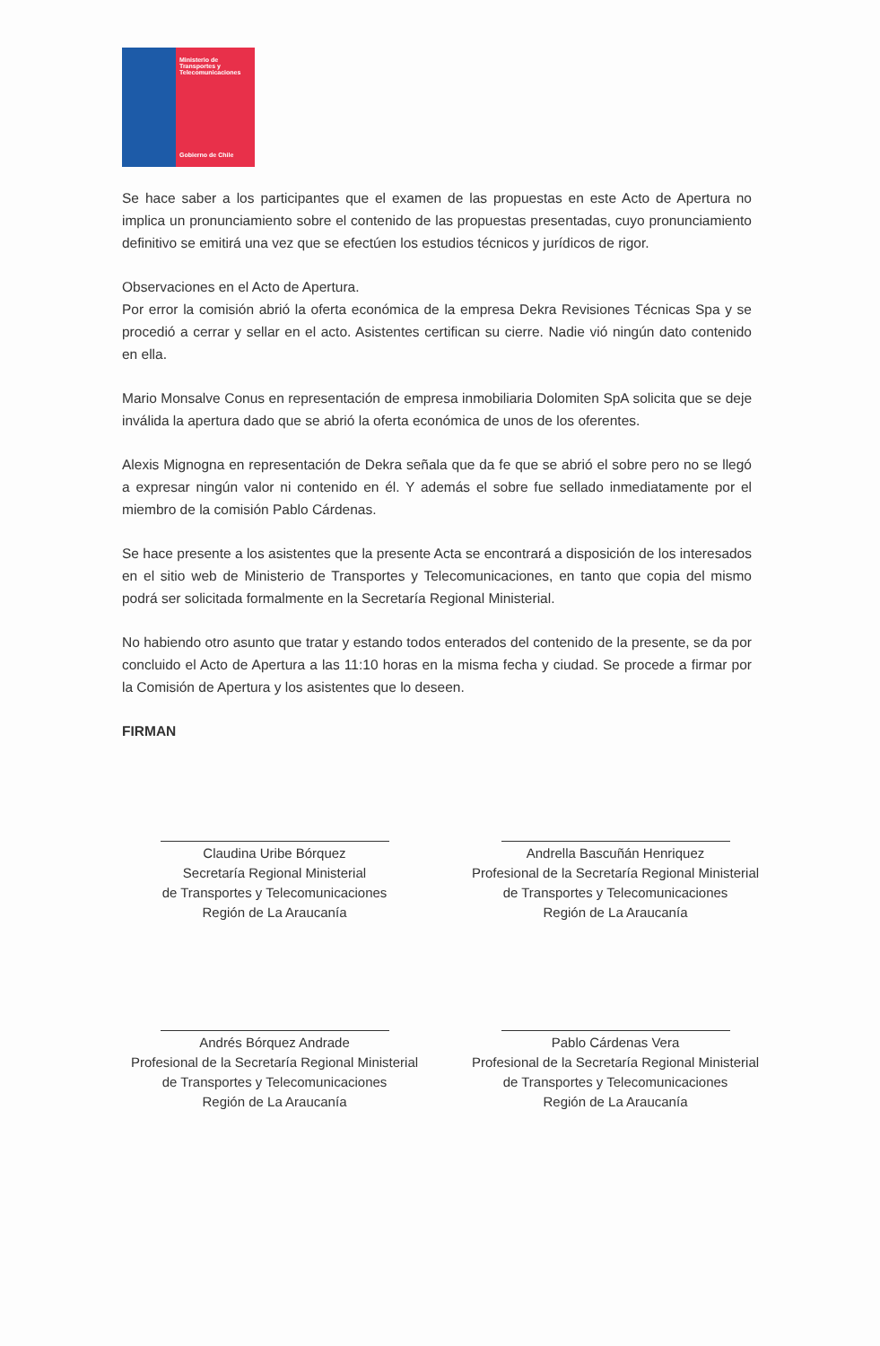Ministerio de Transportes y Telecomunicaciones
Gobierno de Chile
Se hace saber a los participantes que el examen de las propuestas en este Acto de Apertura no implica un pronunciamiento sobre el contenido de las propuestas presentadas, cuyo pronunciamiento definitivo se emitirá una vez que se efectúen los estudios técnicos y jurídicos de rigor.
Observaciones en el Acto de Apertura.
Por error la comisión abrió la oferta económica de la empresa Dekra Revisiones Técnicas Spa y se procedió a cerrar y sellar en el acto. Asistentes certifican su cierre. Nadie vió ningún dato contenido en ella.
Mario Monsalve Conus en representación de empresa inmobiliaria Dolomiten SpA solicita que se deje inválida la apertura dado que se abrió la oferta económica de unos de los oferentes.
Alexis Mignogna en representación de Dekra señala que da fe que se abrió el sobre pero no se llegó a expresar ningún valor ni contenido en él. Y además el sobre fue sellado inmediatamente por el miembro de la comisión Pablo Cárdenas.
Se hace presente a los asistentes que la presente Acta se encontrará a disposición de los interesados en el sitio web de Ministerio de Transportes y Telecomunicaciones, en tanto que copia del mismo podrá ser solicitada formalmente en la Secretaría Regional Ministerial.
No habiendo otro asunto que tratar y estando todos enterados del contenido de la presente, se da por concluido el Acto de Apertura a las 11:10 horas en la misma fecha y ciudad. Se procede a firmar por la Comisión de Apertura y los asistentes que lo deseen.
FIRMAN
Claudina Uribe Bórquez
Secretaría Regional Ministerial
de Transportes y Telecomunicaciones
Región de La Araucanía
Andrella Bascuñán Henriquez
Profesional de la Secretaría Regional Ministerial
de Transportes y Telecomunicaciones
Región de La Araucanía
Andrés Bórquez Andrade
Profesional de la Secretaría Regional Ministerial
de Transportes y Telecomunicaciones
Región de La Araucanía
Pablo Cárdenas Vera
Profesional de la Secretaría Regional Ministerial
de Transportes y Telecomunicaciones
Región de La Araucanía